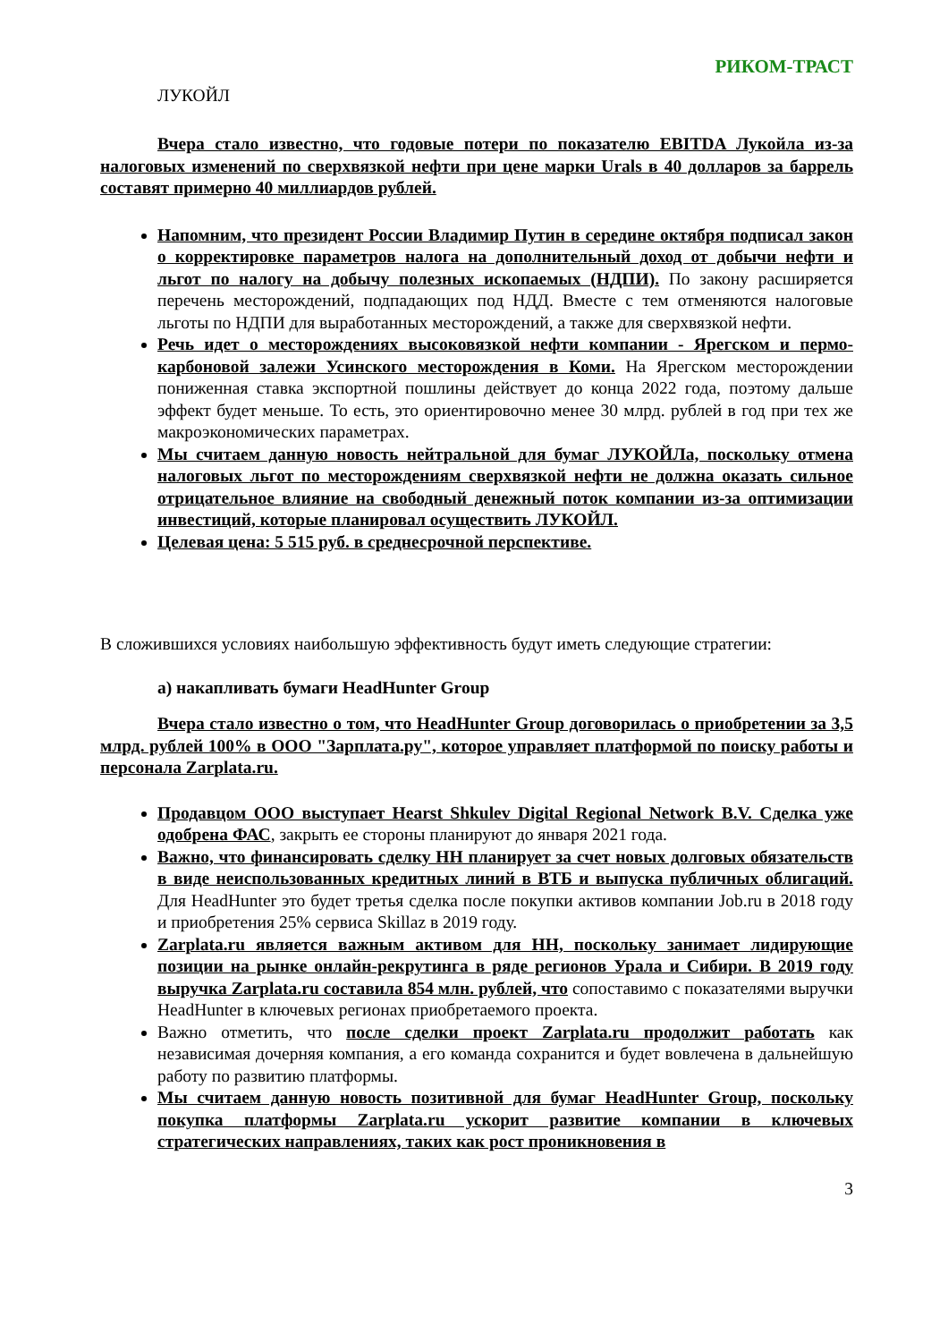РИКОМ-ТРАСТ
ЛУКОЙЛ
Вчера стало известно, что годовые потери по показателю EBITDA Лукойла из-за налоговых изменений по сверхвязкой нефти при цене марки Urals в 40 долларов за баррель составят примерно 40 миллиардов рублей.
Напомним, что президент России Владимир Путин в середине октября подписал закон о корректировке параметров налога на дополнительный доход от добычи нефти и льгот по налогу на добычу полезных ископаемых (НДПИ). По закону расширяется перечень месторождений, подпадающих под НДД. Вместе с тем отменяются налоговые льготы по НДПИ для выработанных месторождений, а также для сверхвязкой нефти.
Речь идет о месторождениях высоковязкой нефти компании - Ярегском и пермо-карбоновой залежи Усинского месторождения в Коми. На Ярегском месторождении пониженная ставка экспортной пошлины действует до конца 2022 года, поэтому дальше эффект будет меньше. То есть, это ориентировочно менее 30 млрд. рублей в год при тех же макроэкономических параметрах.
Мы считаем данную новость нейтральной для бумаг ЛУКОЙЛа, поскольку отмена налоговых льгот по месторождениям сверхвязкой нефти не должна оказать сильное отрицательное влияние на свободный денежный поток компании из-за оптимизации инвестиций, которые планировал осуществить ЛУКОЙЛ.
Целевая цена: 5 515 руб. в среднесрочной перспективе.
В сложившихся условиях наибольшую эффективность будут иметь следующие стратегии:
а) накапливать бумаги HeadHunter Group
Вчера стало известно о том, что HeadHunter Group договорилась о приобретении за 3,5 млрд. рублей 100% в ООО "Зарплата.ру", которое управляет платформой по поиску работы и персонала Zarplata.ru.
Продавцом ООО выступает Hearst Shkulev Digital Regional Network B.V. Сделка уже одобрена ФАС, закрыть ее стороны планируют до января 2021 года.
Важно, что финансировать сделку НН планирует за счет новых долговых обязательств в виде неиспользованных кредитных линий в ВТБ и выпуска публичных облигаций. Для HeadHunter это будет третья сделка после покупки активов компании Job.ru в 2018 году и приобретения 25% сервиса Skillaz в 2019 году.
Zarplata.ru является важным активом для НН, поскольку занимает лидирующие позиции на рынке онлайн-рекрутинга в ряде регионов Урала и Сибири. В 2019 году выручка Zarplata.ru составила 854 млн. рублей, что сопоставимо с показателями выручки HeadHunter в ключевых регионах приобретаемого проекта.
Важно отметить, что после сделки проект Zarplata.ru продолжит работать как независимая дочерняя компания, а его команда сохранится и будет вовлечена в дальнейшую работу по развитию платформы.
Мы считаем данную новость позитивной для бумаг HeadHunter Group, поскольку покупка платформы Zarplata.ru ускорит развитие компании в ключевых стратегических направлениях, таких как рост проникновения в
3